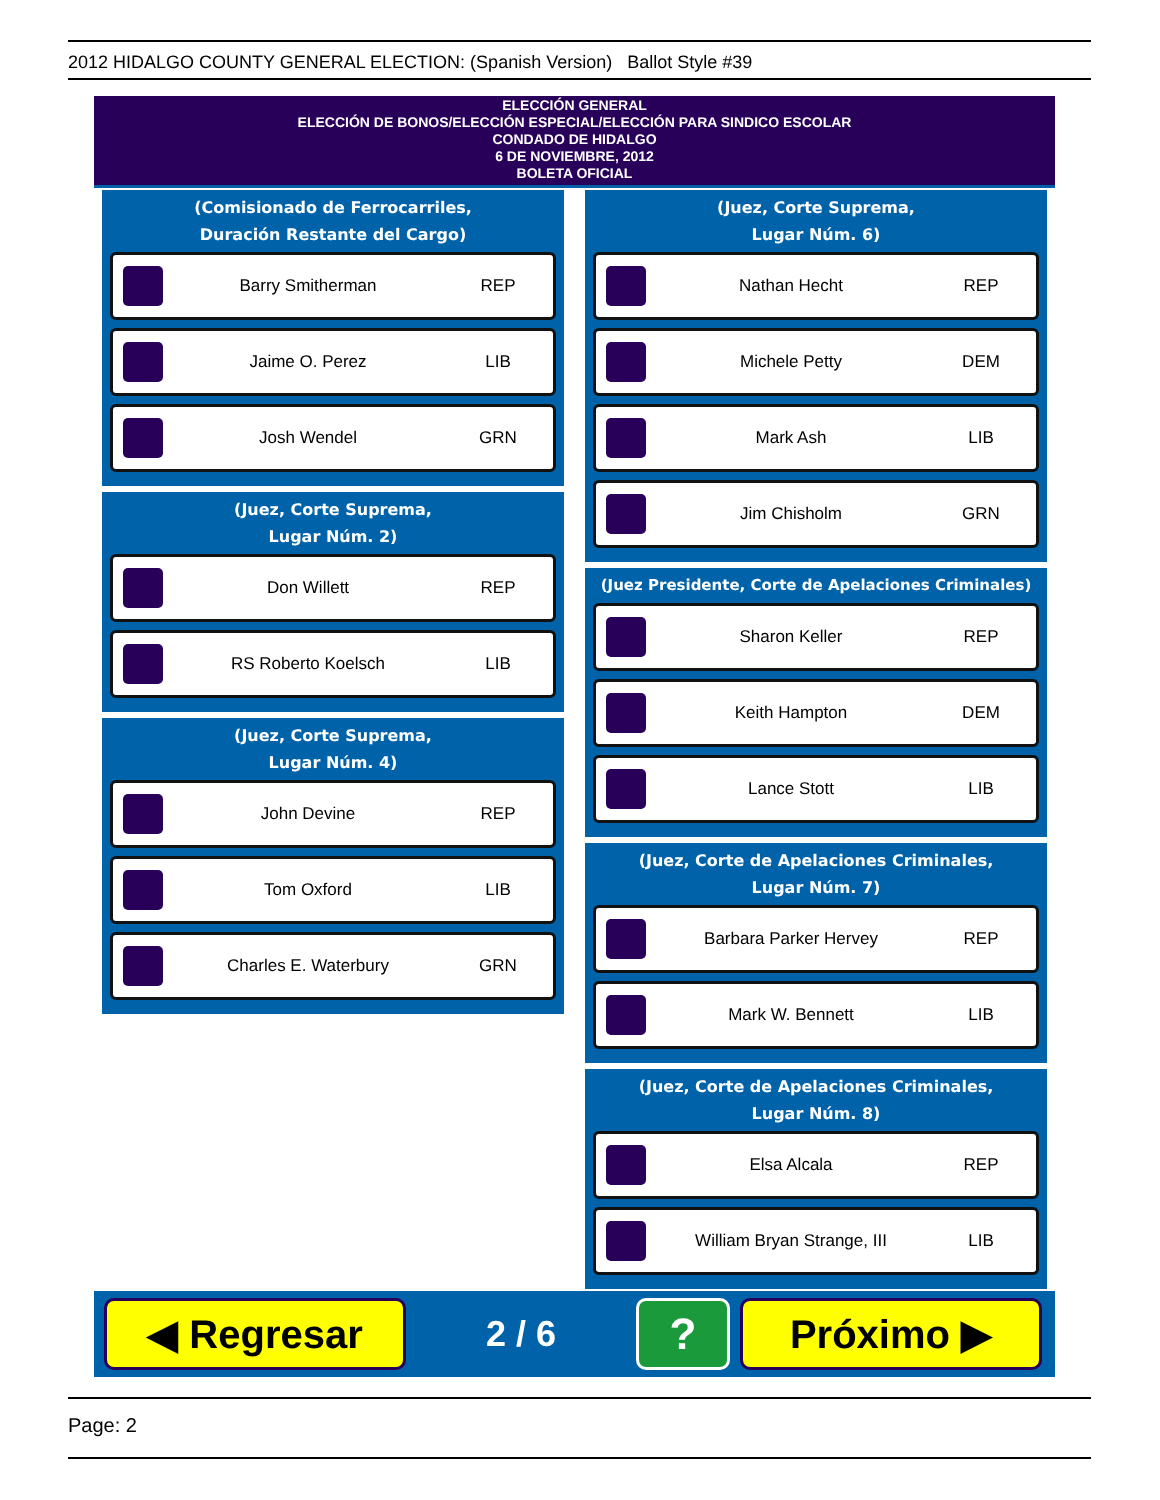2012 HIDALGO COUNTY GENERAL ELECTION: (Spanish Version) Ballot Style #39
ELECCIÓN GENERAL
ELECCIÓN DE BONOS/ELECCIÓN ESPECIAL/ELECCIÓN PARA SINDICO ESCOLAR
CONDADO DE HIDALGO
6 DE NOVIEMBRE, 2012
BOLETA OFICIAL
(Comisionado de Ferrocarriles,
Duración Restante del Cargo)
Barry Smitherman REP
Jaime O. Perez LIB
Josh Wendel GRN
(Juez, Corte Suprema,
Lugar Núm. 2)
Don Willett REP
RS Roberto Koelsch LIB
(Juez, Corte Suprema,
Lugar Núm. 4)
John Devine REP
Tom Oxford LIB
Charles E. Waterbury GRN
(Juez, Corte Suprema,
Lugar Núm. 6)
Nathan Hecht REP
Michele Petty DEM
Mark Ash LIB
Jim Chisholm GRN
(Juez Presidente, Corte de Apelaciones Criminales)
Sharon Keller REP
Keith Hampton DEM
Lance Stott LIB
(Juez, Corte de Apelaciones Criminales,
Lugar Núm. 7)
Barbara Parker Hervey REP
Mark W. Bennett LIB
(Juez, Corte de Apelaciones Criminales,
Lugar Núm. 8)
Elsa Alcala REP
William Bryan Strange, III LIB
◀ Regresar
2 / 6
?
Próximo ▶
Page: 2